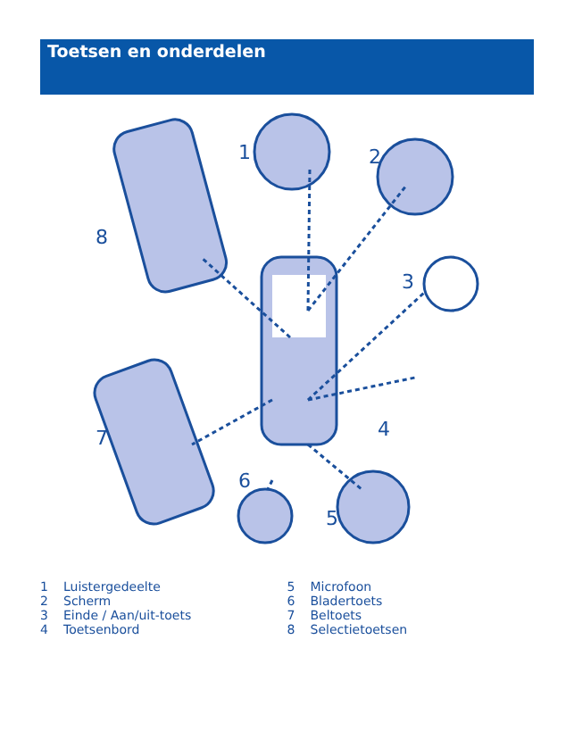Toetsen en onderdelen
1
2
3
4
5
6
7
8
1 Luistergedeelte
2 Scherm
3 Einde / Aan/uit-toets
4 Toetsenbord
5 Microfoon
6 Bladertoets
7 Beltoets
8 Selectietoetsen